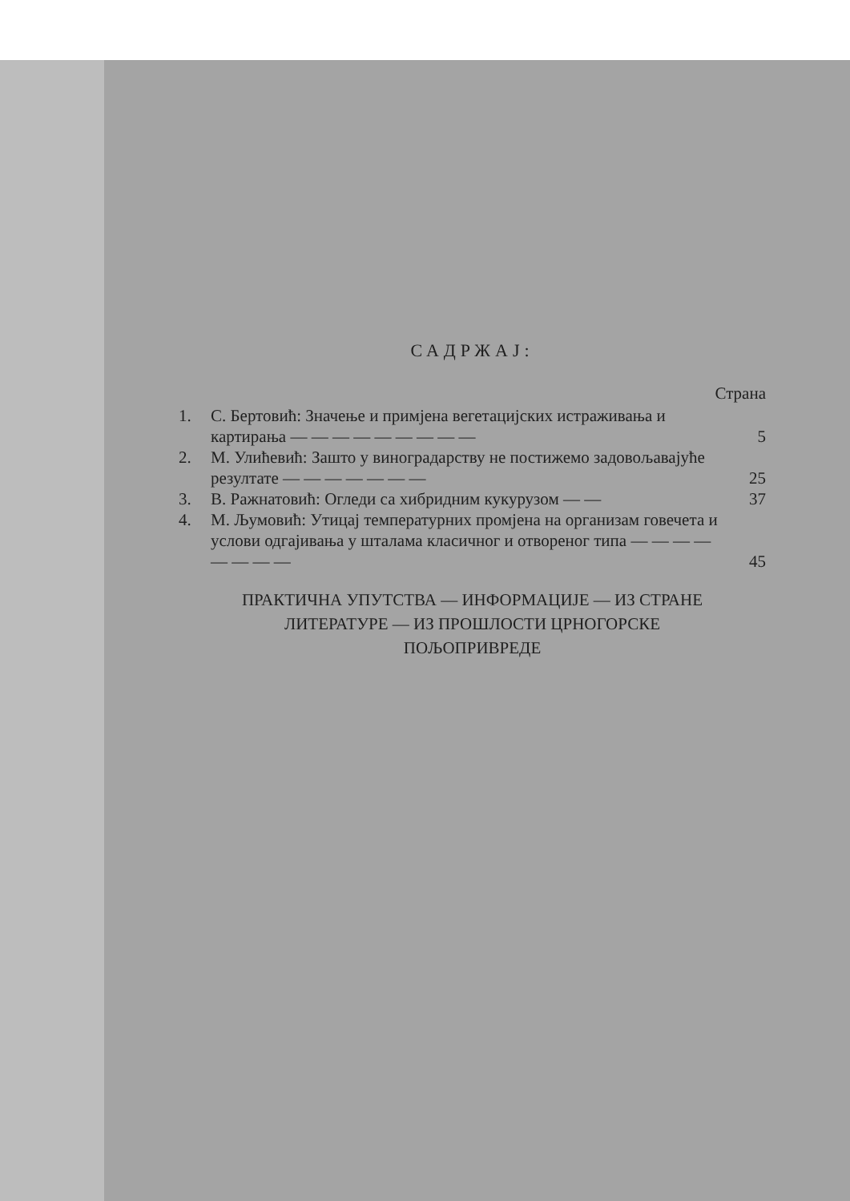САДРЖАЈ:
Страна
1. С. Бертовић: Значење и примјена вегетацијских истраживања и картирања — — — — — — — — —
5
2. М. Улићевић: Зашто у виноградарству не постижемо задовољавајуће резултате — — — — — — —
25
3. В. Ражнатовић: Огледи са хибридним кукурузом — — 37
4. М. Љумовић: Утицај температурних промјена на организам говечета и услови одгајивања у шталама класичног и отвореног типа — — — — — — — —
45
ПРАКТИЧНА УПУТСТВА — ИНФОРМАЦИЈЕ — ИЗ СТРАНЕ
ЛИТЕРАТУРЕ — ИЗ ПРОШЛОСТИ ЦРНОГОРСКЕ
ПОЉОПРИВРЕДЕ